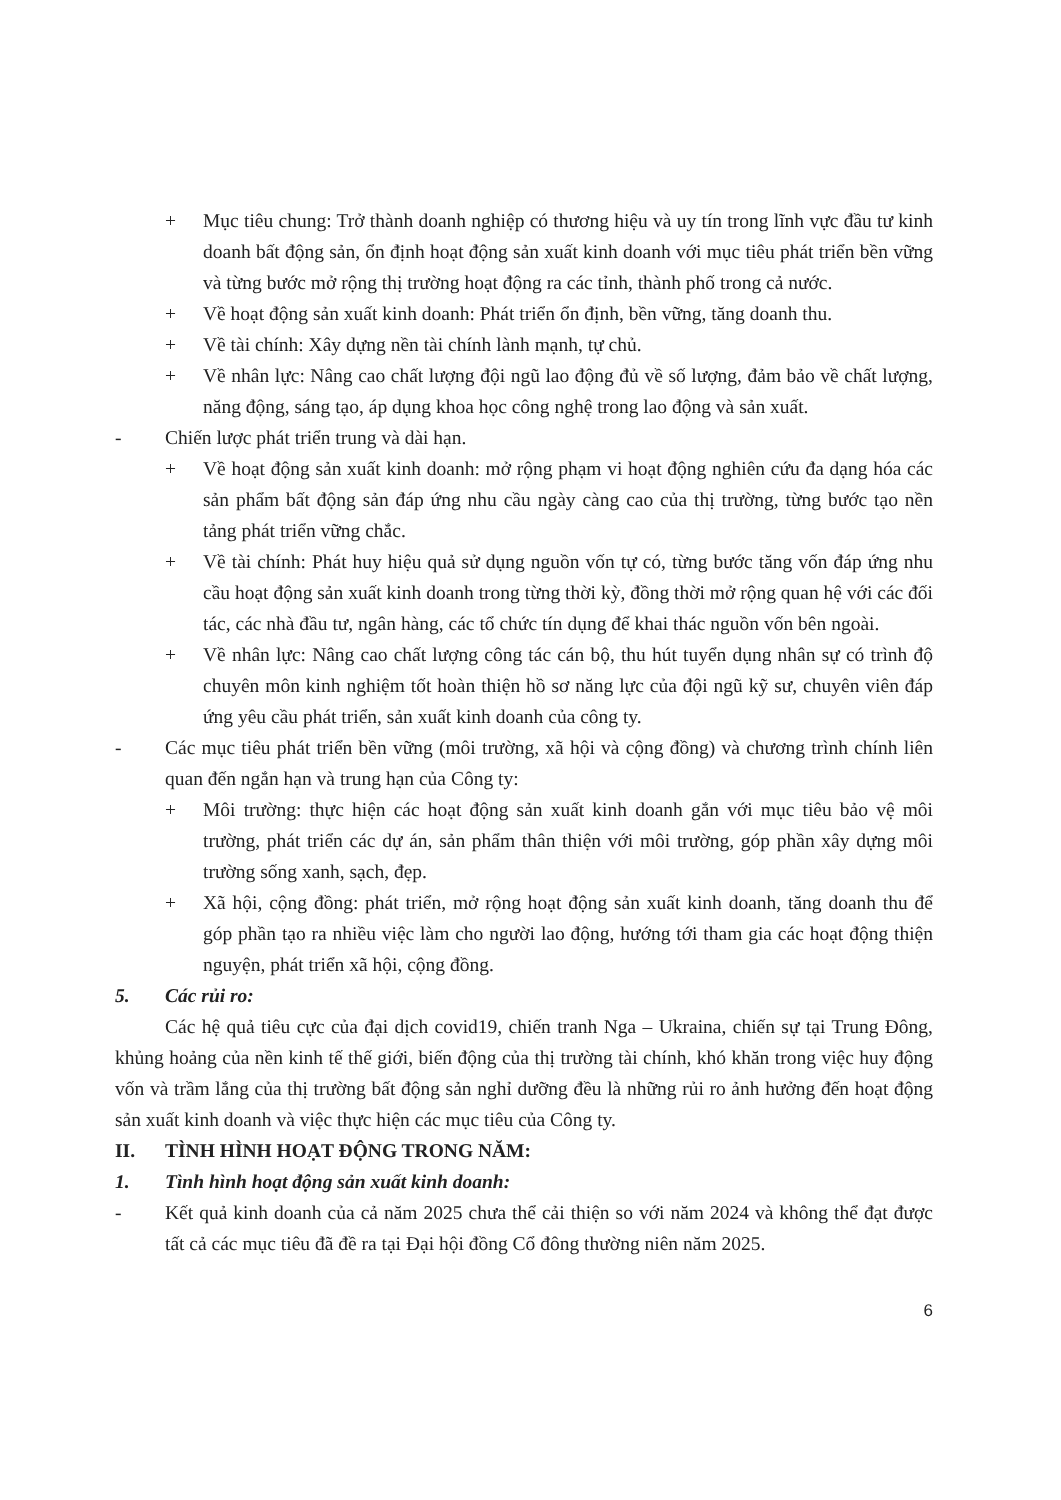+ Mục tiêu chung: Trở thành doanh nghiệp có thương hiệu và uy tín trong lĩnh vực đầu tư kinh doanh bất động sản, ổn định hoạt động sản xuất kinh doanh với mục tiêu phát triển bền vững và từng bước mở rộng thị trường hoạt động ra các tỉnh, thành phố trong cả nước.
+ Về hoạt động sản xuất kinh doanh: Phát triển ổn định, bền vững, tăng doanh thu.
+ Về tài chính: Xây dựng nền tài chính lành mạnh, tự chủ.
+ Về nhân lực: Nâng cao chất lượng đội ngũ lao động đủ về số lượng, đảm bảo về chất lượng, năng động, sáng tạo, áp dụng khoa học công nghệ trong lao động và sản xuất.
- Chiến lược phát triển trung và dài hạn.
+ Về hoạt động sản xuất kinh doanh: mở rộng phạm vi hoạt động nghiên cứu đa dạng hóa các sản phẩm bất động sản đáp ứng nhu cầu ngày càng cao của thị trường, từng bước tạo nền tảng phát triển vững chắc.
+ Về tài chính: Phát huy hiệu quả sử dụng nguồn vốn tự có, từng bước tăng vốn đáp ứng nhu cầu hoạt động sản xuất kinh doanh trong từng thời kỳ, đồng thời mở rộng quan hệ với các đối tác, các nhà đầu tư, ngân hàng, các tổ chức tín dụng để khai thác nguồn vốn bên ngoài.
+ Về nhân lực: Nâng cao chất lượng công tác cán bộ, thu hút tuyển dụng nhân sự có trình độ chuyên môn kinh nghiệm tốt hoàn thiện hồ sơ năng lực của đội ngũ kỹ sư, chuyên viên đáp ứng yêu cầu phát triển, sản xuất kinh doanh của công ty.
- Các mục tiêu phát triển bền vững (môi trường, xã hội và cộng đồng) và chương trình chính liên quan đến ngắn hạn và trung hạn của Công ty:
+ Môi trường: thực hiện các hoạt động sản xuất kinh doanh gắn với mục tiêu bảo vệ môi trường, phát triển các dự án, sản phẩm thân thiện với môi trường, góp phần xây dựng môi trường sống xanh, sạch, đẹp.
+ Xã hội, cộng đồng: phát triển, mở rộng hoạt động sản xuất kinh doanh, tăng doanh thu để góp phần tạo ra nhiều việc làm cho người lao động, hướng tới tham gia các hoạt động thiện nguyện, phát triển xã hội, cộng đồng.
5. Các rủi ro:
Các hệ quả tiêu cực của đại dịch covid19, chiến tranh Nga – Ukraina, chiến sự tại Trung Đông, khủng hoảng của nền kinh tế thế giới, biến động của thị trường tài chính, khó khăn trong việc huy động vốn và trầm lắng của thị trường bất động sản nghỉ dưỡng đều là những rủi ro ảnh hưởng đến hoạt động sản xuất kinh doanh và việc thực hiện các mục tiêu của Công ty.
II. TÌNH HÌNH HOẠT ĐỘNG TRONG NĂM:
1. Tình hình hoạt động sản xuất kinh doanh:
- Kết quả kinh doanh của cả năm 2025 chưa thể cải thiện so với năm 2024 và không thể đạt được tất cả các mục tiêu đã đề ra tại Đại hội đồng Cổ đông thường niên năm 2025.
6